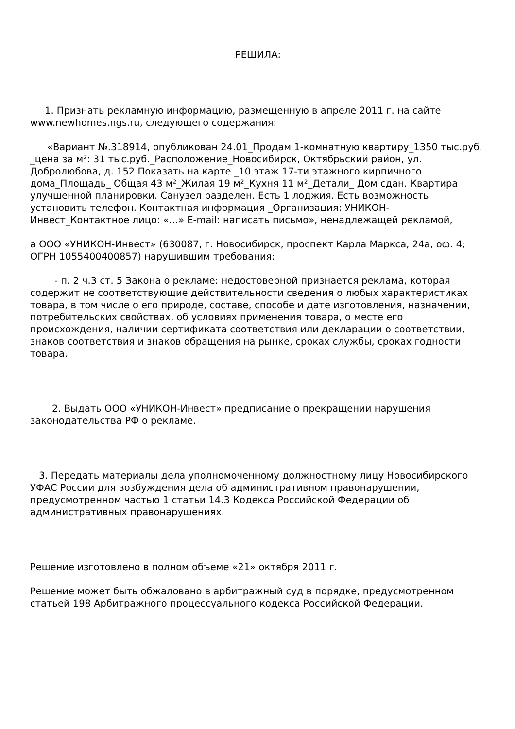РЕШИЛА:
1. Признать рекламную информацию, размещенную в апреле 2011 г. на сайте www.newhomes.ngs.ru, следующего содержания:
«Вариант №.318914, опубликован 24.01_Продам 1-комнатную квартиру_1350 тыс.руб. _цена за м²: 31 тыс.руб._Расположение_Новосибирск, Октябрьский район, ул. Добролюбова, д. 152 Показать на карте _10 этаж 17-ти этажного кирпичного дома_Площадь_ Общая 43 м²_Жилая 19 м²_Кухня 11 м²_Детали_ Дом сдан. Квартира улучшенной планировки. Санузел разделен. Есть 1 лоджия. Есть возможность установить телефон. Контактная информация _Организация: УНИКОН-Инвест_Контактное лицо: «…» E-mail: написать письмо», ненадлежащей рекламой,
а ООО «УНИКОН-Инвест» (630087, г. Новосибирск, проспект Карла Маркса, 24а, оф. 4; ОГРН 1055400400857) нарушившим требования:
- п. 2 ч.3 ст. 5 Закона о рекламе: недостоверной признается реклама, которая содержит не соответствующие действительности сведения о любых характеристиках товара, в том числе о его природе, составе, способе и дате изготовления, назначении, потребительских свойствах, об условиях применения товара, о месте его происхождения, наличии сертификата соответствия или декларации о соответствии, знаков соответствия и знаков обращения на рынке, сроках службы, сроках годности товара.
2. Выдать ООО «УНИКОН-Инвест» предписание о прекращении нарушения законодательства РФ о рекламе.
3. Передать материалы дела уполномоченному должностному лицу Новосибирского УФАС России для возбуждения дела об административном правонарушении, предусмотренном частью 1 статьи 14.3 Кодекса Российской Федерации об административных правонарушениях.
Решение изготовлено в полном объеме «21» октября 2011 г.
Решение может быть обжаловано в арбитражный суд в порядке, предусмотренном статьей 198 Арбитражного процессуального кодекса Российской Федерации.